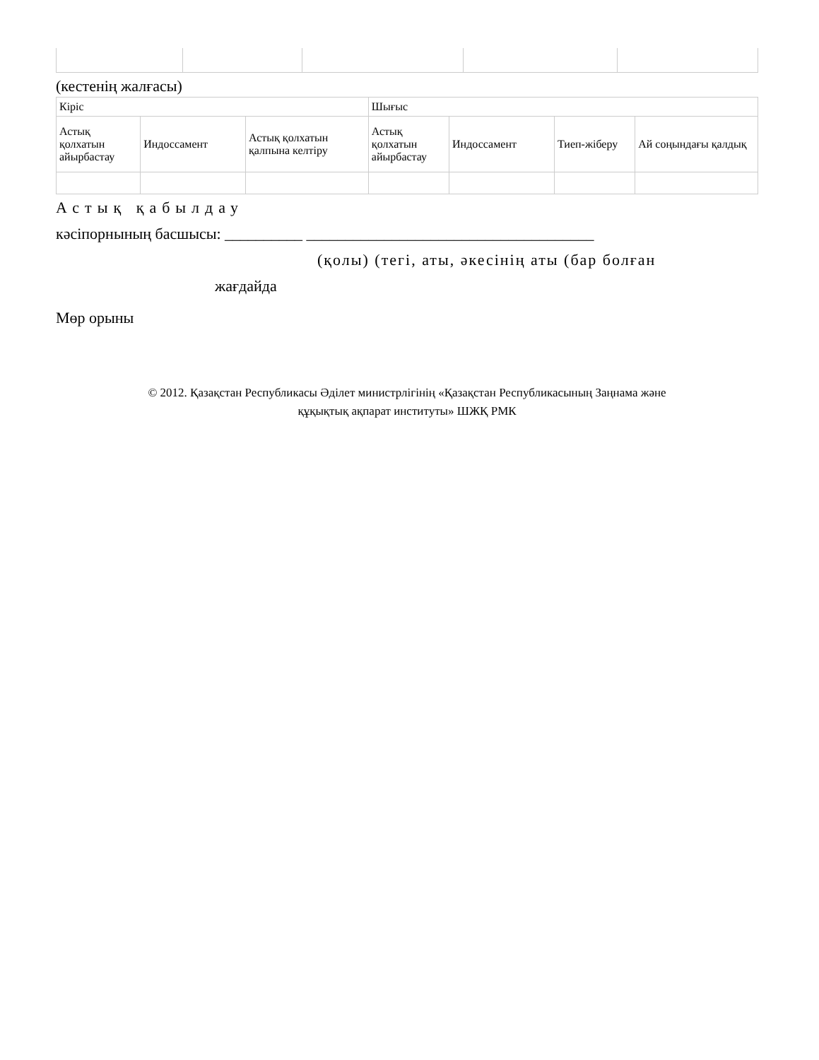(кестенің жалғасы)
| Кіріс | | | Шығыс | | | |
| Астық қолхатын айырбастау | Индоссамент | Астық қолхатын қалпына келтіру | Астық қолхатын айырбастау | Индоссамент | Тиеп-жіберу | Ай соңындағы қалдық |
Астық қабылдау
кәсіпорнының басшысы: __________ _____________________________________
(қолы) (тегі, аты, әкесінің аты (бар болған
жағдайда
Мөр орыны
© 2012. Қазақстан Республикасы Әділет министрлігінің «Қазақстан Республикасының Заңнама және
құқықтық ақпарат институты» ШЖҚ РМК